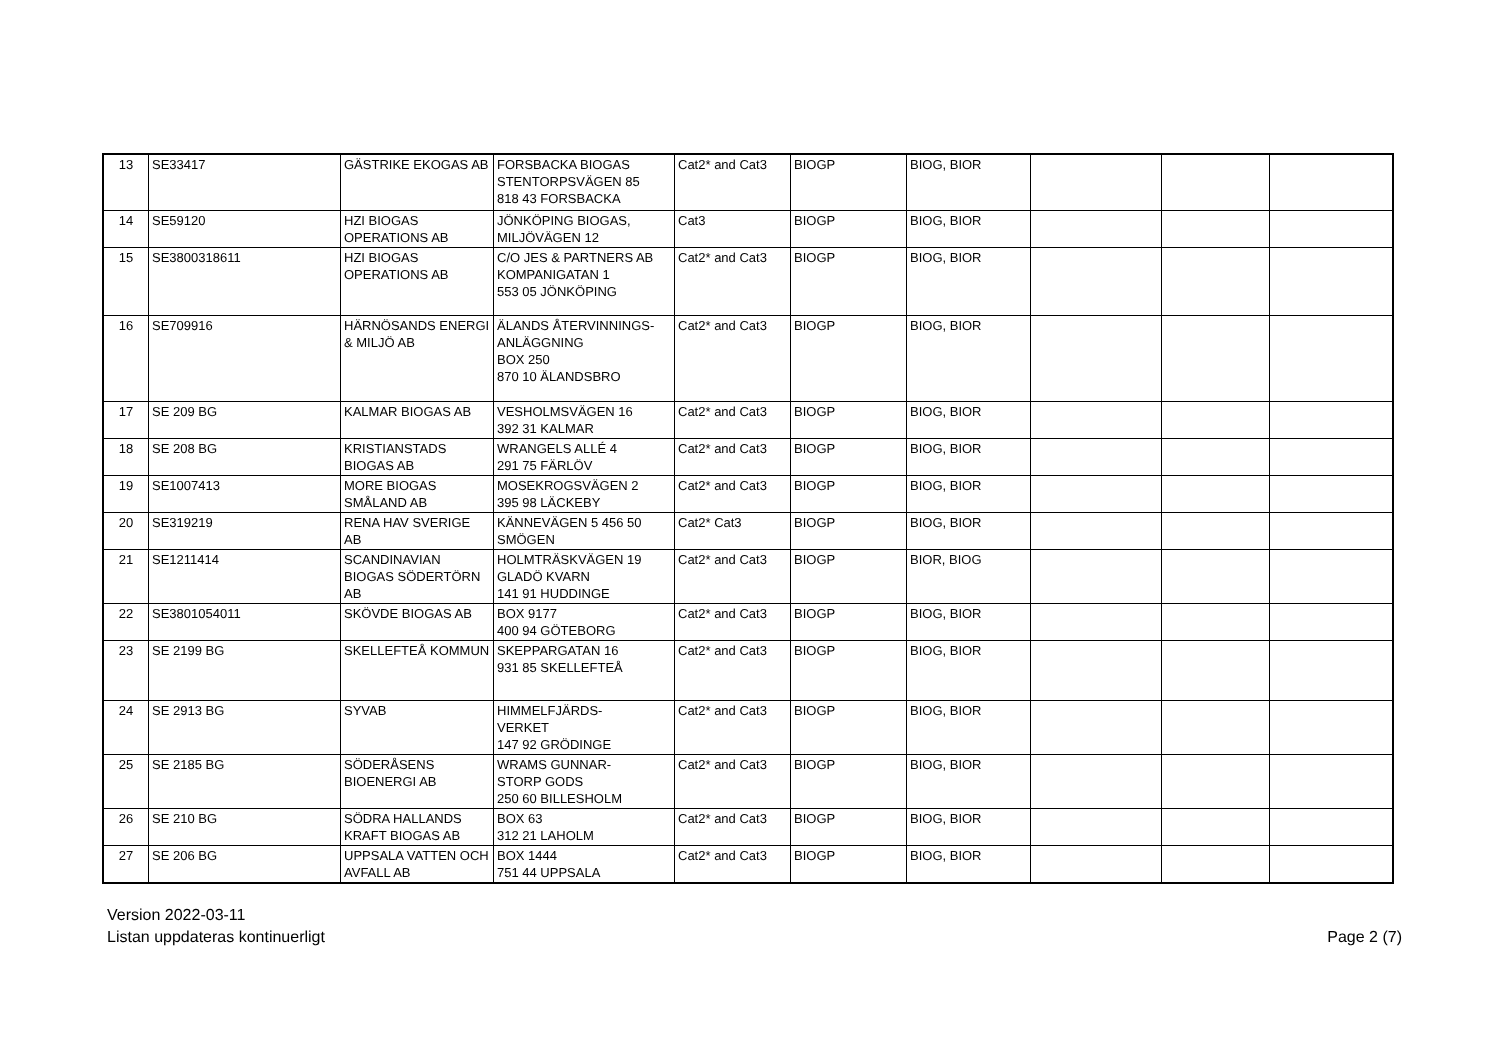| 13 | SE33417 | GÄSTRIKE EKOGAS AB | FORSBACKA BIOGAS STENTORPSVÄGEN 85 818 43 FORSBACKA | Cat2* and Cat3 | BIOGP | BIOG, BIOR | | | |
| 14 | SE59120 | HZI BIOGAS OPERATIONS AB | JÖNKÖPING BIOGAS, MILJÖVÄGEN 12 | Cat3 | BIOGP | BIOG, BIOR | | | |
| 15 | SE3800318611 | HZI BIOGAS OPERATIONS AB | C/O JES & PARTNERS AB KOMPANIGATAN 1 553 05 JÖNKÖPING | Cat2* and Cat3 | BIOGP | BIOG, BIOR | | | |
| 16 | SE709916 | HÄRNÖSANDS ENERGI & MILJÖ AB | ÄLANDS ÅTERVINNINGS-ANLÄGGNING BOX 250 870 10 ÄLANDSBRO | Cat2* and Cat3 | BIOGP | BIOG, BIOR | | | |
| 17 | SE 209 BG | KALMAR BIOGAS AB | VESHOLMSVÄGEN 16 392 31 KALMAR | Cat2* and Cat3 | BIOGP | BIOG, BIOR | | | |
| 18 | SE 208 BG | KRISTIANSTADS BIOGAS AB | WRANGELS ALLÉ 4 291 75 FÄRLÖV | Cat2* and Cat3 | BIOGP | BIOG, BIOR | | | |
| 19 | SE1007413 | MORE BIOGAS SMÅLAND AB | MOSEKROGSVÄGEN 2 395 98 LÄCKEBY | Cat2* and Cat3 | BIOGP | BIOG, BIOR | | | |
| 20 | SE319219 | RENA HAV SVERIGE AB | KÄNNEVÄGEN 5 456 50 SMÖGEN | Cat2* Cat3 | BIOGP | BIOG, BIOR | | | |
| 21 | SE1211414 | SCANDINAVIAN BIOGAS SÖDERTÖRN AB | HOLMTRÄSKVÄGEN 19 GLADÖ KVARN 141 91 HUDDINGE | Cat2* and Cat3 | BIOGP | BIOR, BIOG | | | |
| 22 | SE3801054011 | SKÖVDE BIOGAS AB | BOX 9177 400 94 GÖTEBORG | Cat2* and Cat3 | BIOGP | BIOG, BIOR | | | |
| 23 | SE 2199 BG | SKELLEFTEÅ KOMMUN | SKEPPARGATAN 16 931 85 SKELLEFTEÅ | Cat2* and Cat3 | BIOGP | BIOG, BIOR | | | |
| 24 | SE 2913 BG | SYVAB | HIMMELFJÄRDS- VERKET 147 92 GRÖDINGE | Cat2* and Cat3 | BIOGP | BIOG, BIOR | | | |
| 25 | SE 2185 BG | SÖDERÅSENS BIOENERGI AB | WRAMS GUNNAR- STORP GODS 250 60 BILLESHOLM | Cat2* and Cat3 | BIOGP | BIOG, BIOR | | | |
| 26 | SE 210 BG | SÖDRA HALLANDS KRAFT BIOGAS AB | BOX 63 312 21 LAHOLM | Cat2* and Cat3 | BIOGP | BIOG, BIOR | | | |
| 27 | SE 206 BG | UPPSALA VATTEN OCH AVFALL AB | BOX 1444 751 44 UPPSALA | Cat2* and Cat3 | BIOGP | BIOG, BIOR | | | |
Version 2022-03-11
Listan uppdateras kontinuerligt
Page 2 (7)